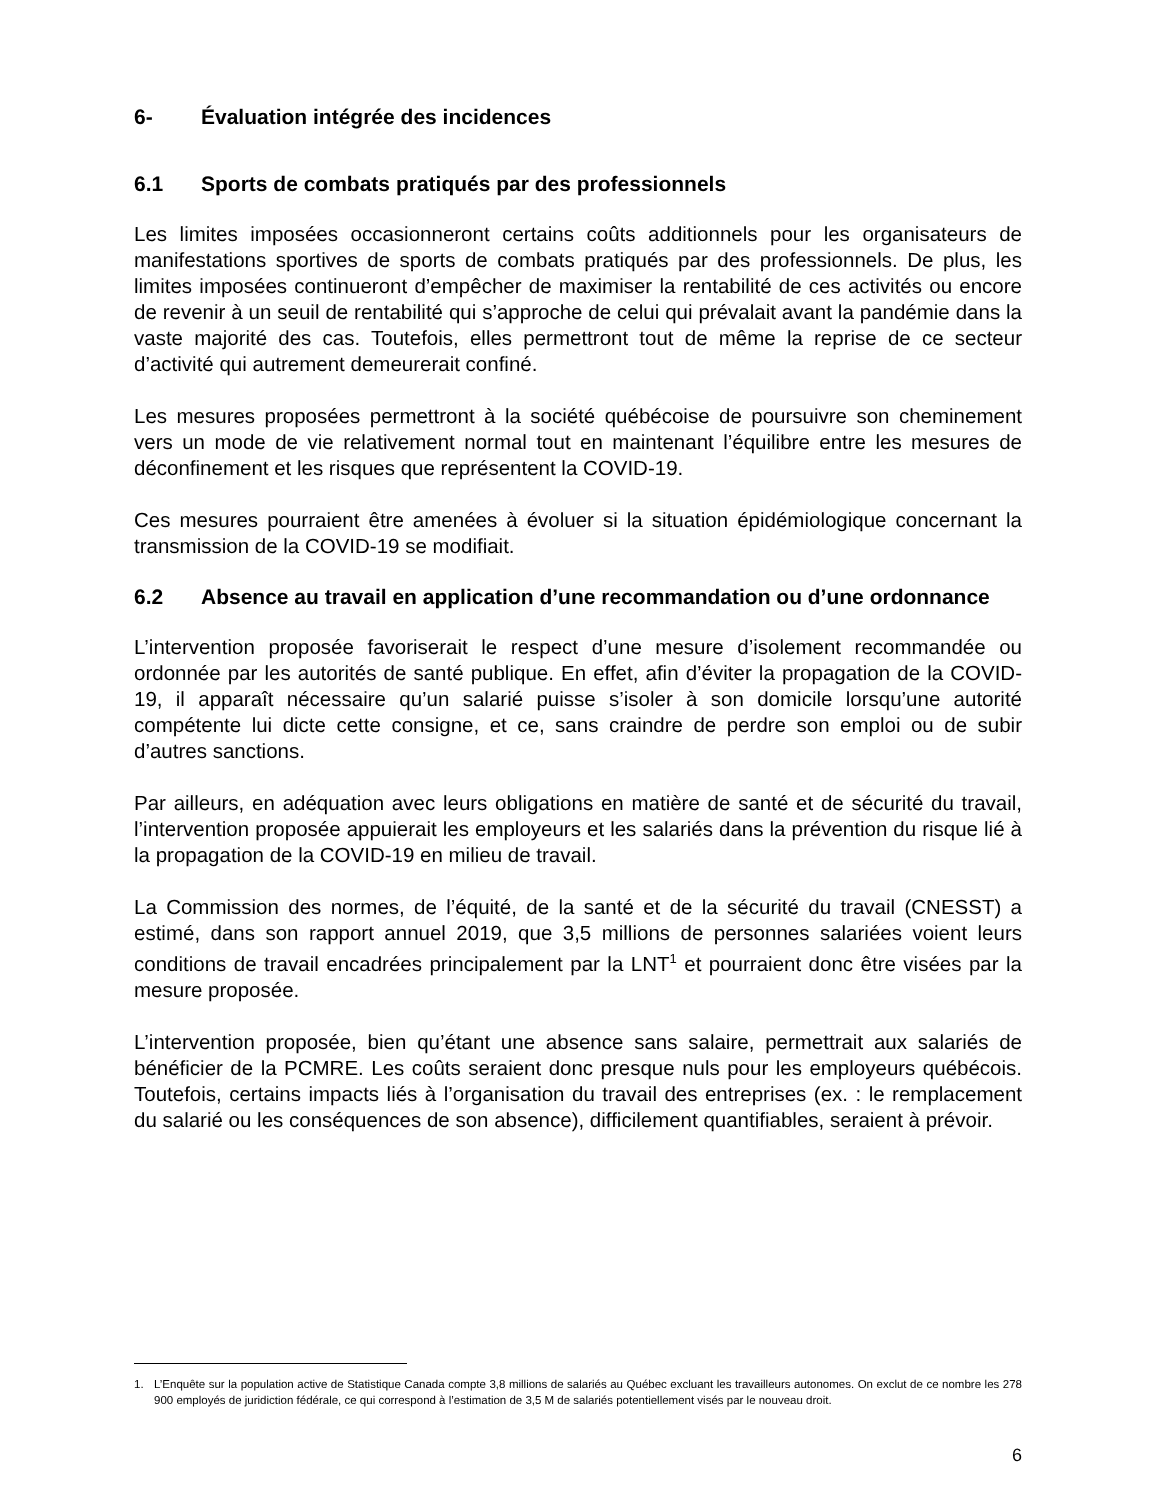6- Évaluation intégrée des incidences
6.1 Sports de combats pratiqués par des professionnels
Les limites imposées occasionneront certains coûts additionnels pour les organisateurs de manifestations sportives de sports de combats pratiqués par des professionnels. De plus, les limites imposées continueront d’empêcher de maximiser la rentabilité de ces activités ou encore de revenir à un seuil de rentabilité qui s’approche de celui qui prévalait avant la pandémie dans la vaste majorité des cas. Toutefois, elles permettront tout de même la reprise de ce secteur d’activité qui autrement demeurerait confiné.
Les mesures proposées permettront à la société québécoise de poursuivre son cheminement vers un mode de vie relativement normal tout en maintenant l’équilibre entre les mesures de déconfinement et les risques que représentent la COVID-19.
Ces mesures pourraient être amenées à évoluer si la situation épidémiologique concernant la transmission de la COVID-19 se modifiait.
6.2 Absence au travail en application d’une recommandation ou d’une ordonnance
L’intervention proposée favoriserait le respect d’une mesure d’isolement recommandée ou ordonnée par les autorités de santé publique. En effet, afin d’éviter la propagation de la COVID-19, il apparaît nécessaire qu’un salarié puisse s’isoler à son domicile lorsqu’une autorité compétente lui dicte cette consigne, et ce, sans craindre de perdre son emploi ou de subir d’autres sanctions.
Par ailleurs, en adéquation avec leurs obligations en matière de santé et de sécurité du travail, l’intervention proposée appuierait les employeurs et les salariés dans la prévention du risque lié à la propagation de la COVID-19 en milieu de travail.
La Commission des normes, de l’équité, de la santé et de la sécurité du travail (CNESST) a estimé, dans son rapport annuel 2019, que 3,5 millions de personnes salariées voient leurs conditions de travail encadrées principalement par la LNT<sup>1</sup> et pourraient donc être visées par la mesure proposée.
L’intervention proposée, bien qu’étant une absence sans salaire, permettrait aux salariés de bénéficier de la PCMRE. Les coûts seraient donc presque nuls pour les employeurs québécois. Toutefois, certains impacts liés à l’organisation du travail des entreprises (ex. : le remplacement du salarié ou les conséquences de son absence), difficilement quantifiables, seraient à prévoir.
1. L’Enquête sur la population active de Statistique Canada compte 3,8 millions de salariés au Québec excluant les travailleurs autonomes. On exclut de ce nombre les 278 900 employés de juridiction fédérale, ce qui correspond à l’estimation de 3,5 M de salariés potentiellement visés par le nouveau droit.
6